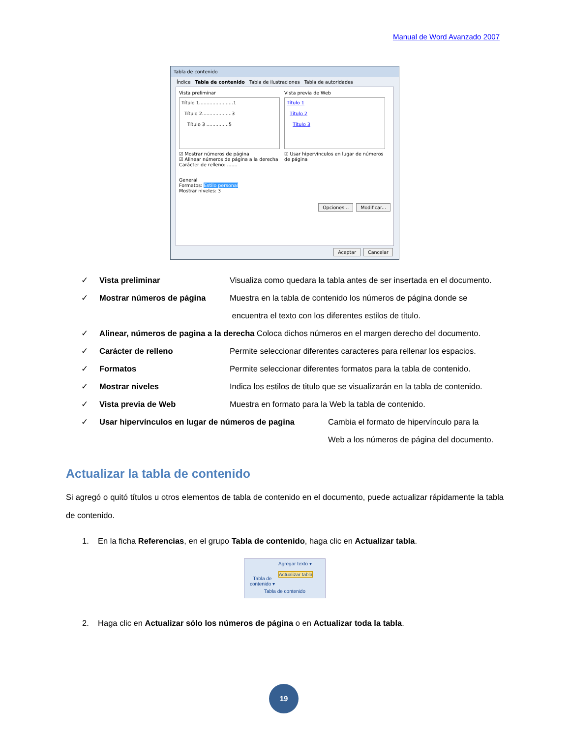Manual de Word Avanzado 2007
Tabla de contenido
Índice Tabla de contenido Tabla de ilustraciones Tabla de autoridades
Vista preliminar
Título 1.......................1
Título 2....................3
Título 3 ...............5
☑ Mostrar números de página
☑ Alinear números de página a la derecha
Carácter de relleno: .......
Vista previa de Web
Título 1
Título 2
Título 3
☑ Usar hipervínculos en lugar de números de página
General
Formatos: Estilo personal
Mostrar niveles: 3
Opciones... Modificar...
Aceptar Cancelar
✓ Vista preliminar Visualiza como quedara la tabla antes de ser insertada en el documento.
✓ Mostrar números de página Muestra en la tabla de contenido los números de página donde se
encuentra el texto con los diferentes estilos de titulo.
✓ Alinear, números de pagina a la derecha Coloca dichos números en el margen derecho del documento.
✓ Carácter de relleno Permite seleccionar diferentes caracteres para rellenar los espacios.
✓ Formatos Permite seleccionar diferentes formatos para la tabla de contenido.
✓ Mostrar niveles Indica los estilos de titulo que se visualizarán en la tabla de contenido.
✓ Vista previa de Web Muestra en formato para la Web la tabla de contenido.
✓ Usar hipervínculos en lugar de números de pagina Cambia el formato de hipervínculo para la
Web a los números de página del documento.
Actualizar la tabla de contenido
Si agregó o quitó títulos u otros elementos de tabla de contenido en el documento, puede actualizar rápidamente la tabla de contenido.
1. En la ficha Referencias, en el grupo Tabla de contenido, haga clic en Actualizar tabla.
Tabla de contenido ▾
Agregar texto ▾
Actualizar tabla
Tabla de contenido
2. Haga clic en Actualizar sólo los números de página o en Actualizar toda la tabla.
19